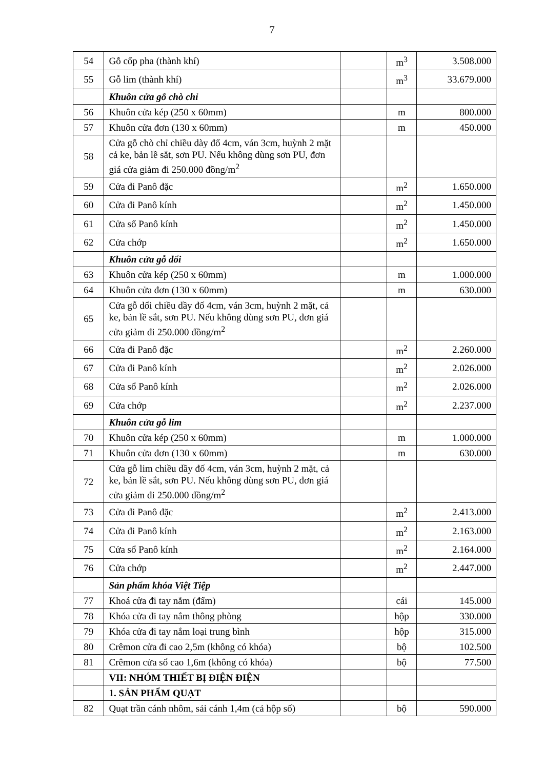7
| 54 | Gỗ cốp pha (thành khí) | | m<sup>3</sup> | 3.508.000 |
| 55 | Gỗ lim (thành khí) | | m<sup>3</sup> | 33.679.000 |
| | Khuôn cửa gỗ chò chỉ | | | |
| 56 | Khuôn cửa kép (250 x 60mm) | | m | 800.000 |
| 57 | Khuôn cửa đơn (130 x 60mm) | | m | 450.000 |
| 58 | Cửa gỗ chò chỉ chiều dày đố 4cm, ván 3cm, huỳnh 2 mặt cả ke, bản lề sắt, sơn PU. Nếu không dùng sơn PU, đơn giá cửa giảm đi 250.000 đồng/m<sup>2</sup> | | | |
| 59 | Cửa đi Panô đặc | | m<sup>2</sup> | 1.650.000 |
| 60 | Cửa đi Panô kính | | m<sup>2</sup> | 1.450.000 |
| 61 | Cửa sổ Panô kính | | m<sup>2</sup> | 1.450.000 |
| 62 | Cửa chớp | | m<sup>2</sup> | 1.650.000 |
| | Khuôn cửa gỗ dổi | | | |
| 63 | Khuôn cửa kép (250 x 60mm) | | m | 1.000.000 |
| 64 | Khuôn cửa đơn (130 x 60mm) | | m | 630.000 |
| 65 | Cửa gỗ dổi chiều dầy đố 4cm, ván 3cm, huỳnh 2 mặt, cả ke, bản lề sắt, sơn PU. Nếu không dùng sơn PU, đơn giá cửa giảm đi 250.000 đồng/m<sup>2</sup> | | | |
| 66 | Cửa đi Panô đặc | | m<sup>2</sup> | 2.260.000 |
| 67 | Cửa đi Panô kính | | m<sup>2</sup> | 2.026.000 |
| 68 | Cửa sổ Panô kính | | m<sup>2</sup> | 2.026.000 |
| 69 | Cửa chớp | | m<sup>2</sup> | 2.237.000 |
| | Khuôn cửa gỗ lim | | | |
| 70 | Khuôn cửa kép (250 x 60mm) | | m | 1.000.000 |
| 71 | Khuôn cửa đơn (130 x 60mm) | | m | 630.000 |
| 72 | Cửa gỗ lim chiều dầy đố 4cm, ván 3cm, huỳnh 2 mặt, cả ke, bản lề sắt, sơn PU. Nếu không dùng sơn PU, đơn giá cửa giảm đi 250.000 đồng/m<sup>2</sup> | | | |
| 73 | Cửa đi Panô đặc | | m<sup>2</sup> | 2.413.000 |
| 74 | Cửa đi Panô kính | | m<sup>2</sup> | 2.163.000 |
| 75 | Cửa sổ Panô kính | | m<sup>2</sup> | 2.164.000 |
| 76 | Cửa chớp | | m<sup>2</sup> | 2.447.000 |
| | Sản phẩm khóa Việt Tiệp | | | |
| 77 | Khoá cửa đi tay nắm (đấm) | | cái | 145.000 |
| 78 | Khóa cửa đi tay nắm thông phòng | | hộp | 330.000 |
| 79 | Khóa cửa đi tay nắm loại trung bình | | hộp | 315.000 |
| 80 | Crêmon cửa đi cao 2,5m (không có khóa) | | bộ | 102.500 |
| 81 | Crêmon cửa sổ cao 1,6m (không có khóa) | | bộ | 77.500 |
| | VII: NHÓM THIẾT BỊ ĐIỆN ĐIỆN | | | |
| | 1. SẢN PHẨM QUẠT | | | |
| 82 | Quạt trần cánh nhôm, sải cánh 1,4m (cả hộp số) | | bộ | 590.000 |